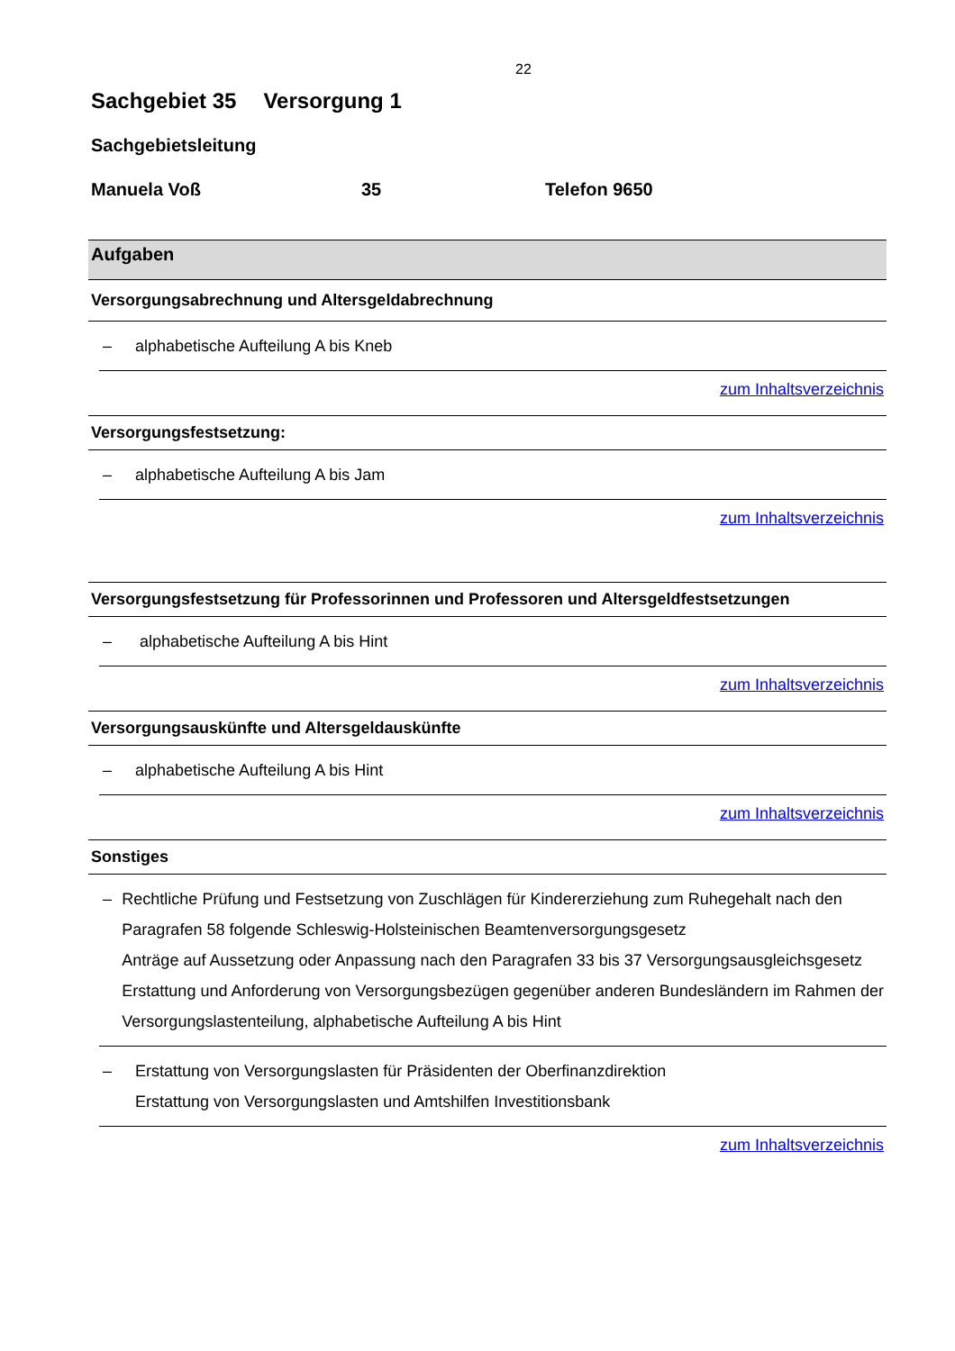22
Sachgebiet 35 Versorgung 1
Sachgebietsleitung
Manuela Voß 35 Telefon 9650
Aufgaben
Versorgungsabrechnung und Altersgeldabrechnung
– alphabetische Aufteilung A bis Kneb
zum Inhaltsverzeichnis
Versorgungsfestsetzung:
– alphabetische Aufteilung A bis Jam
zum Inhaltsverzeichnis
Versorgungsfestsetzung für Professorinnen und Professoren und Altersgeldfestsetzungen
– alphabetische Aufteilung A bis Hint
zum Inhaltsverzeichnis
Versorgungsauskünfte und Altersgeldauskünfte
– alphabetische Aufteilung A bis Hint
zum Inhaltsverzeichnis
Sonstiges
– Rechtliche Prüfung und Festsetzung von Zuschlägen für Kindererziehung zum Ruhegehalt nach den Paragrafen 58 folgende Schleswig-Holsteinischen Beamtenversorgungsgesetz
Anträge auf Aussetzung oder Anpassung nach den Paragrafen 33 bis 37 Versorgungsausgleichsgesetz
Erstattung und Anforderung von Versorgungsbezügen gegenüber anderen Bundesländern im Rahmen der Versorgungslastenteilung, alphabetische Aufteilung A bis Hint
– Erstattung von Versorgungslasten für Präsidenten der Oberfinanzdirektion
Erstattung von Versorgungslasten und Amtshilfen Investitionsbank
zum Inhaltsverzeichnis